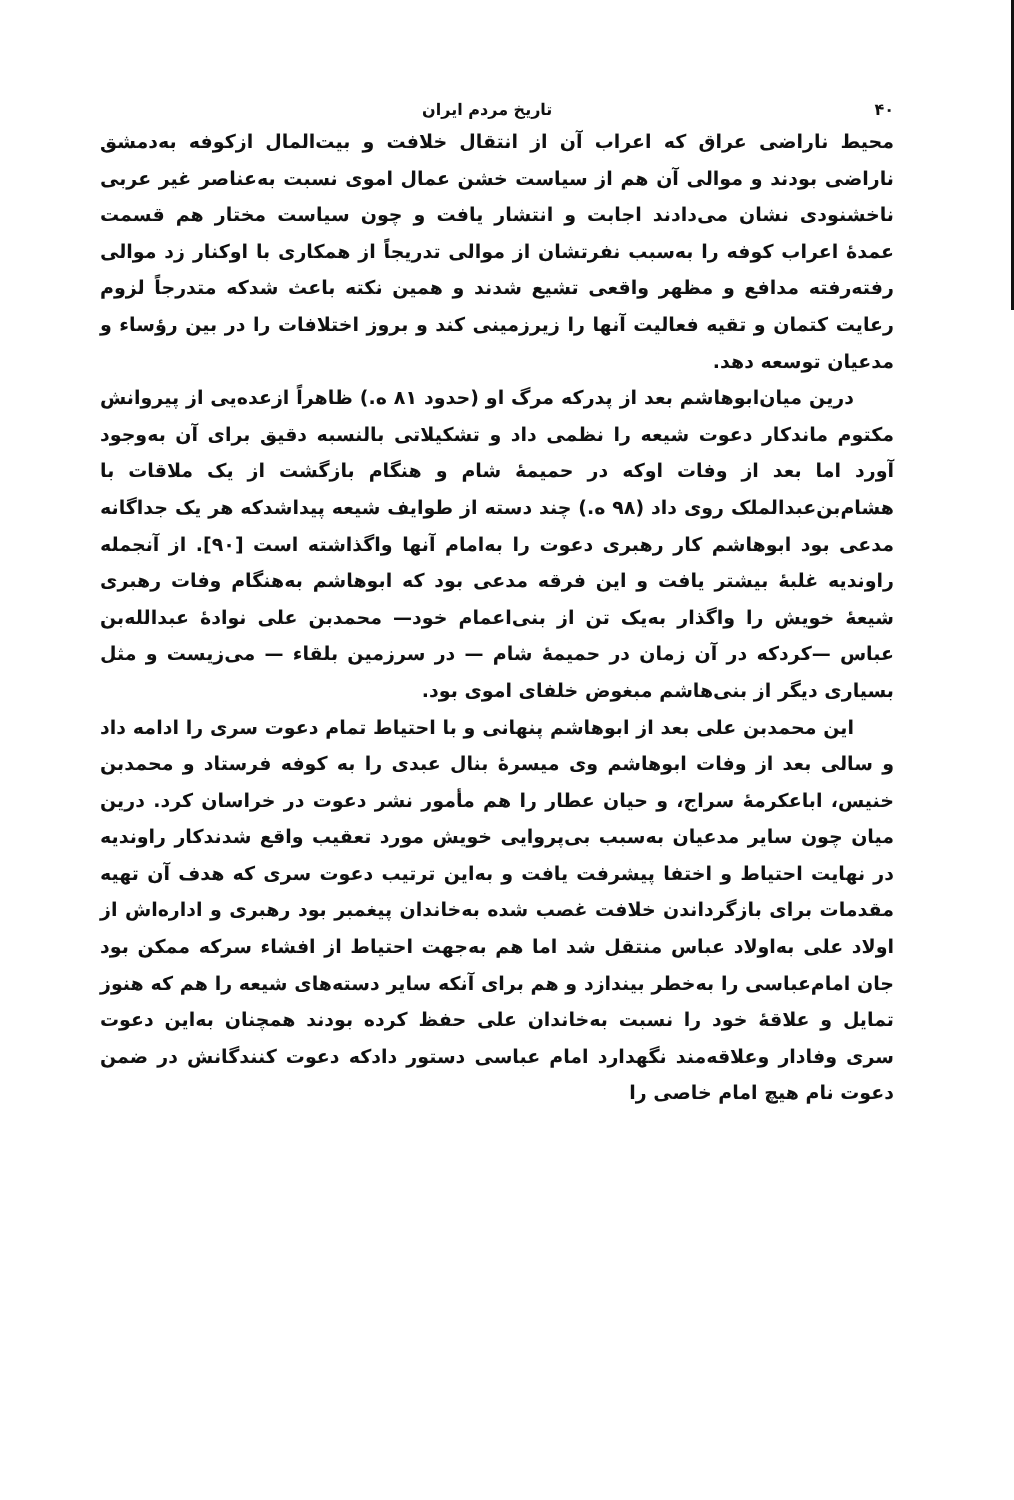۴۰ تاریخ مردم ایران
محیط ناراضی عراق که اعراب آن از انتقال خلافت و بیت‌المال ازکوفه به‌دمشق ناراضی بودند و موالی آن هم از سیاست خشن عمال اموی نسبت به‌عناصر غیر عربی ناخشنودی نشان می‌دادند اجابت و انتشار یافت و چون سیاست مختار هم قسمت عمدهٔ اعراب کوفه را به‌سبب نفرتشان از موالی تدریجاً از همکاری با اوکنار زد موالی رفته‌رفته مدافع و مظهر واقعی تشیع شدند و همین نکته باعث شدکه متدرجاً لزوم رعایت کتمان و تقیه فعالیت آنها را زیرزمینی کند و بروز اختلافات را در بین رؤساء و مدعیان توسعه دهد.
درین میان‌ابوهاشم بعد از پدرکه مرگ او (حدود ۸۱ ه.) ظاهراً ازعده‌یی از پیروانش مکتوم ماندکار دعوت شیعه را نظمی داد و تشکیلاتی بالنسبه دقیق برای آن به‌وجود آورد اما بعد از وفات اوکه در حمیمهٔ شام و هنگام بازگشت از یک ملاقات با هشام‌بن‌عبدالملک روی داد (۹۸ ه.) چند دسته از طوایف شیعه پیداشدکه هر یک جداگانه مدعی بود ابوهاشم کار رهبری دعوت را به‌امام آنها واگذاشته است [۹۰]. از آنجمله راوندیه غلبهٔ بیشتر یافت و این فرقه مدعی بود که ابوهاشم به‌هنگام وفات رهبری شیعهٔ خویش را واگذار به‌یک تن از بنی‌اعمام خود— محمدبن علی نوادهٔ عبدالله‌بن عباس —کردکه در آن زمان در حمیمهٔ شام — در سرزمین بلقاء — می‌زیست و مثل بسیاری دیگر از بنی‌هاشم مبغوض خلفای اموی بود.
این محمدبن علی بعد از ابوهاشم پنهانی و با احتیاط تمام دعوت سری را ادامه داد و سالی بعد از وفات ابوهاشم وی میسرهٔ بنال عبدی را به کوفه فرستاد و محمدبن خنیس، اباعکرمهٔ سراج، و حیان عطار را هم مأمور نشر دعوت در خراسان کرد. درین میان چون سایر مدعیان به‌سبب بی‌پروایی خویش مورد تعقیب واقع شدندکار راوندیه در نهایت احتیاط و اختفا پیشرفت یافت و به‌این ترتیب دعوت سری که هدف آن تهیه مقدمات برای بازگرداندن خلافت غصب شده به‌خاندان پیغمبر بود رهبری و اداره‌اش از اولاد علی به‌اولاد عباس منتقل شد اما هم به‌جهت احتیاط از افشاء سرکه ممکن بود جان امام‌عباسی را به‌خطر بیندازد و هم برای آنکه سایر دسته‌های شیعه را هم که هنوز تمایل و علاقهٔ خود را نسبت به‌خاندان علی حفظ کرده بودند همچنان به‌این دعوت سری وفادار وعلاقه‌مند نگهدارد امام عباسی دستور دادکه دعوت کنندگانش در ضمن دعوت نام هیچ امام خاصی را